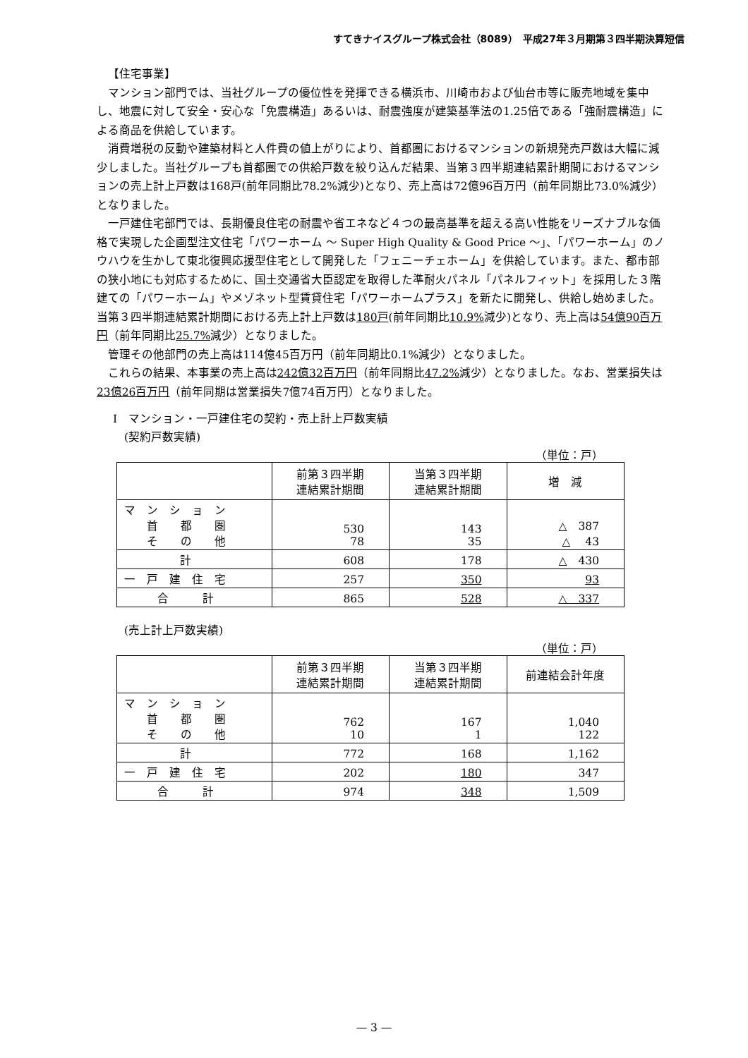すてきナイスグループ株式会社（8089）　平成27年３月期第３四半期決算短信
【住宅事業】
マンション部門では、当社グループの優位性を発揮できる横浜市、川崎市および仙台市等に販売地域を集中し、地震に対して安全・安心な「免震構造」あるいは、耐震強度が建築基準法の1.25倍である「強耐震構造」による商品を供給しています。
消費増税の反動や建築材料と人件費の値上がりにより、首都圏におけるマンションの新規発売戸数は大幅に減少しました。当社グループも首都圏での供給戸数を絞り込んだ結果、当第３四半期連結累計期間におけるマンションの売上計上戸数は168戸(前年同期比78.2%減少)となり、売上高は72億96百万円（前年同期比73.0%減少）となりました。
一戸建住宅部門では、長期優良住宅の耐震や省エネなど４つの最高基準を超える高い性能をリーズナブルな価格で実現した企画型注文住宅「パワーホーム 〜 Super High Quality & Good Price 〜」、「パワーホーム」のノウハウを生かして東北復興応援型住宅として開発した「フェニーチェホーム」を供給しています。また、都市部の狭小地にも対応するために、国土交通省大臣認定を取得した準耐火パネル「パネルフィット」を採用した３階建ての「パワーホーム」やメゾネット型賃貸住宅「パワーホームプラス」を新たに開発し、供給し始めました。当第３四半期連結累計期間における売上計上戸数は180戸(前年同期比10.9% 減少)となり、売上高は54億90百万円（前年同期比25.7% 減少）となりました。
管理その他部門の売上高は114億45百万円（前年同期比0.1%減少）となりました。
これらの結果、本事業の売上高は242億32百万円（前年同期比47.2% 減少）となりました。なお、営業損失は23億26百万円（前年同期は営業損失7億74百万円）となりました。
Ⅰ　マンション・一戸建住宅の契約・売上計上戸数実績
　(契約戸数実績)
（単位：戸）
| | 前第３四半期 連結累計期間 | 当第３四半期 連結累計期間 | 増 減 |
| --- | --- | --- | --- |
| マ ン シ ョ ン 首 都 圏 そ の 他 | 530 78 | 143 35 | △ 387 △ 43 |
| 計 | 608 | 178 | △ 430 |
| 一 戸 建 住 宅 | 257 | 350 | 93 |
| 合 計 | 865 | 528 | △ 337 |
　(売上計上戸数実績)
（単位：戸）
| | 前第３四半期 連結累計期間 | 当第３四半期 連結累計期間 | 前連結会計年度 |
| --- | --- | --- | --- |
| マ ン シ ョ ン 首 都 圏 そ の 他 | 762 10 | 167 1 | 1,040 122 |
| 計 | 772 | 168 | 1,162 |
| 一 戸 建 住 宅 | 202 | 180 | 347 |
| 合 計 | 974 | 348 | 1,509 |
— 3 —